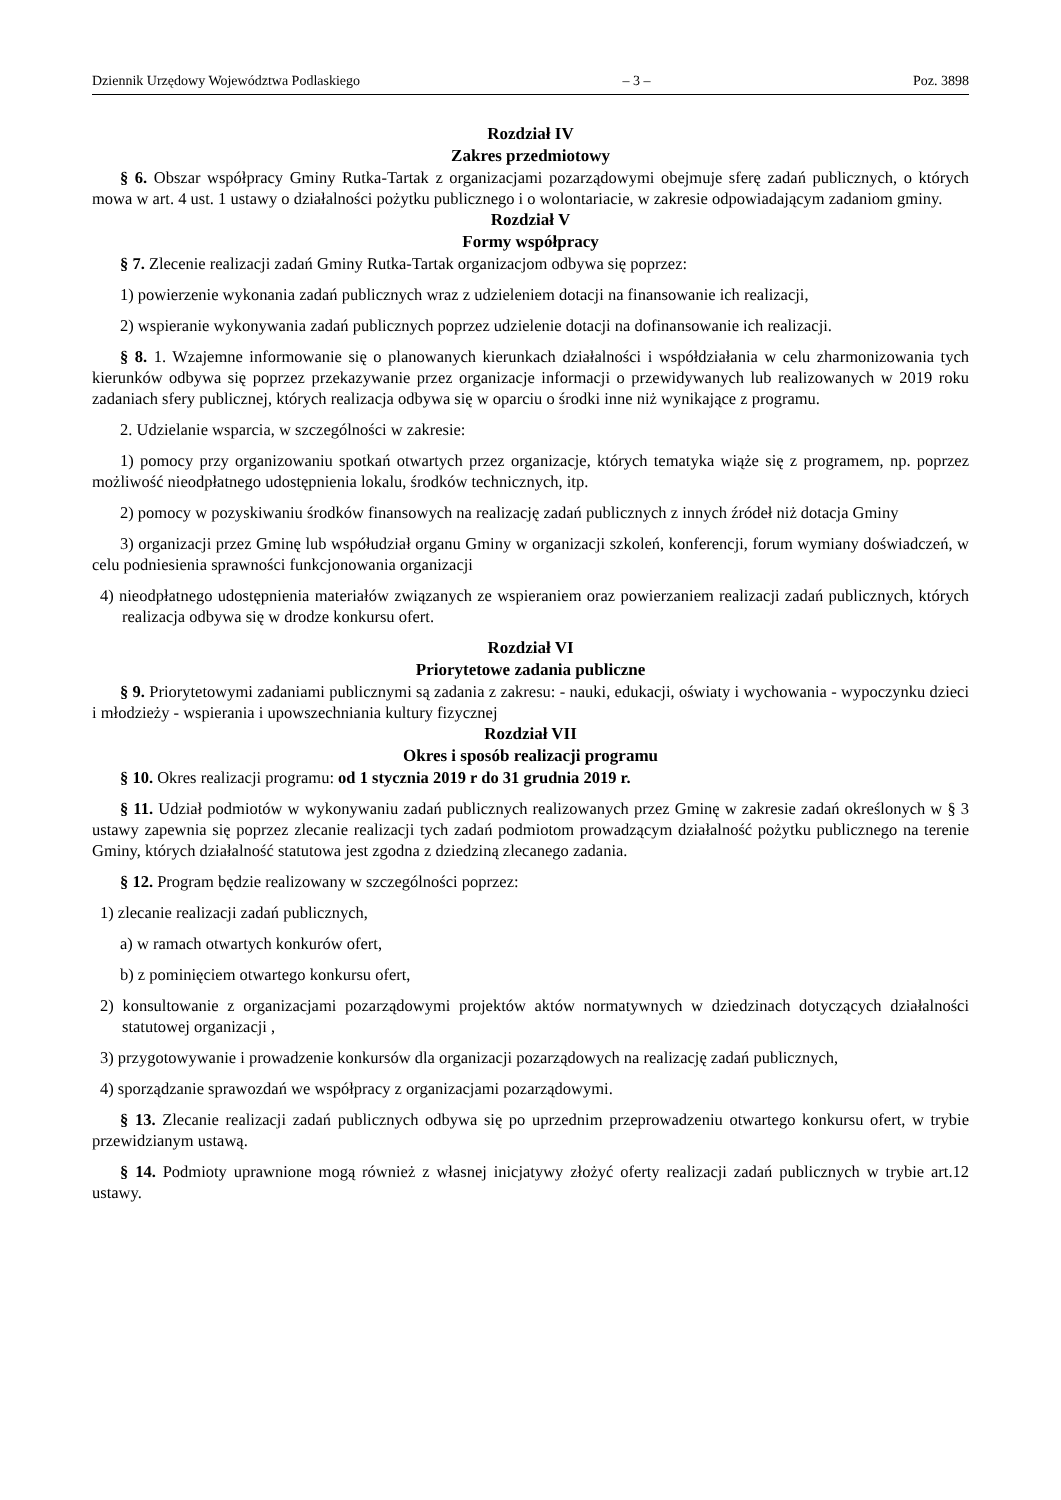Dziennik Urzędowy Województwa Podlaskiego – 3 – Poz. 3898
Rozdział IV
Zakres przedmiotowy
§ 6. Obszar współpracy Gminy Rutka-Tartak z organizacjami pozarządowymi obejmuje sferę zadań publicznych, o których mowa w art. 4 ust. 1 ustawy o działalności pożytku publicznego i o wolontariacie, w zakresie odpowiadającym zadaniom gminy.
Rozdział V
Formy współpracy
§ 7. Zlecenie realizacji zadań Gminy Rutka-Tartak organizacjom odbywa się poprzez:
1) powierzenie wykonania zadań publicznych wraz z udzieleniem dotacji na finansowanie ich realizacji,
2) wspieranie wykonywania zadań publicznych poprzez udzielenie dotacji na dofinansowanie ich realizacji.
§ 8. 1. Wzajemne informowanie się o planowanych kierunkach działalności i współdziałania w celu zharmonizowania tych kierunków odbywa się poprzez przekazywanie przez organizacje informacji o przewidywanych lub realizowanych w 2019 roku zadaniach sfery publicznej, których realizacja odbywa się w oparciu o środki inne niż wynikające z programu.
2. Udzielanie wsparcia, w szczególności w zakresie:
1) pomocy przy organizowaniu spotkań otwartych przez organizacje, których tematyka wiąże się z programem, np. poprzez możliwość nieodpłatnego udostępnienia lokalu, środków technicznych, itp.
2) pomocy w pozyskiwaniu środków finansowych na realizację zadań publicznych z innych źródeł niż dotacja Gminy
3) organizacji przez Gminę lub współudział organu Gminy w organizacji szkoleń, konferencji, forum wymiany doświadczeń, w celu podniesienia sprawności funkcjonowania organizacji
4) nieodpłatnego udostępnienia materiałów związanych ze wspieraniem oraz powierzaniem realizacji zadań publicznych, których realizacja odbywa się w drodze konkursu ofert.
Rozdział VI
Priorytetowe zadania publiczne
§ 9. Priorytetowymi zadaniami publicznymi są zadania z zakresu: - nauki, edukacji, oświaty i wychowania - wypoczynku dzieci i młodzieży - wspierania i upowszechniania kultury fizycznej
Rozdział VII
Okres i sposób realizacji programu
§ 10. Okres realizacji programu: od 1 stycznia 2019 r do 31 grudnia 2019 r.
§ 11. Udział podmiotów w wykonywaniu zadań publicznych realizowanych przez Gminę w zakresie zadań określonych w § 3 ustawy zapewnia się poprzez zlecanie realizacji tych zadań podmiotom prowadzącym działalność pożytku publicznego na terenie Gminy, których działalność statutowa jest zgodna z dziedziną zlecanego zadania.
§ 12. Program będzie realizowany w szczególności poprzez:
1) zlecanie realizacji zadań publicznych,
a) w ramach otwartych konkurów ofert,
b) z pominięciem otwartego konkursu ofert,
2) konsultowanie z organizacjami pozarządowymi projektów aktów normatywnych w dziedzinach dotyczących działalności statutowej organizacji ,
3) przygotowywanie i prowadzenie konkursów dla organizacji pozarządowych na realizację zadań publicznych,
4) sporządzanie sprawozdań we współpracy z organizacjami pozarządowymi.
§ 13. Zlecanie realizacji zadań publicznych odbywa się po uprzednim przeprowadzeniu otwartego konkursu ofert, w trybie przewidzianym ustawą.
§ 14. Podmioty uprawnione mogą również z własnej inicjatywy złożyć oferty realizacji zadań publicznych w trybie art.12 ustawy.